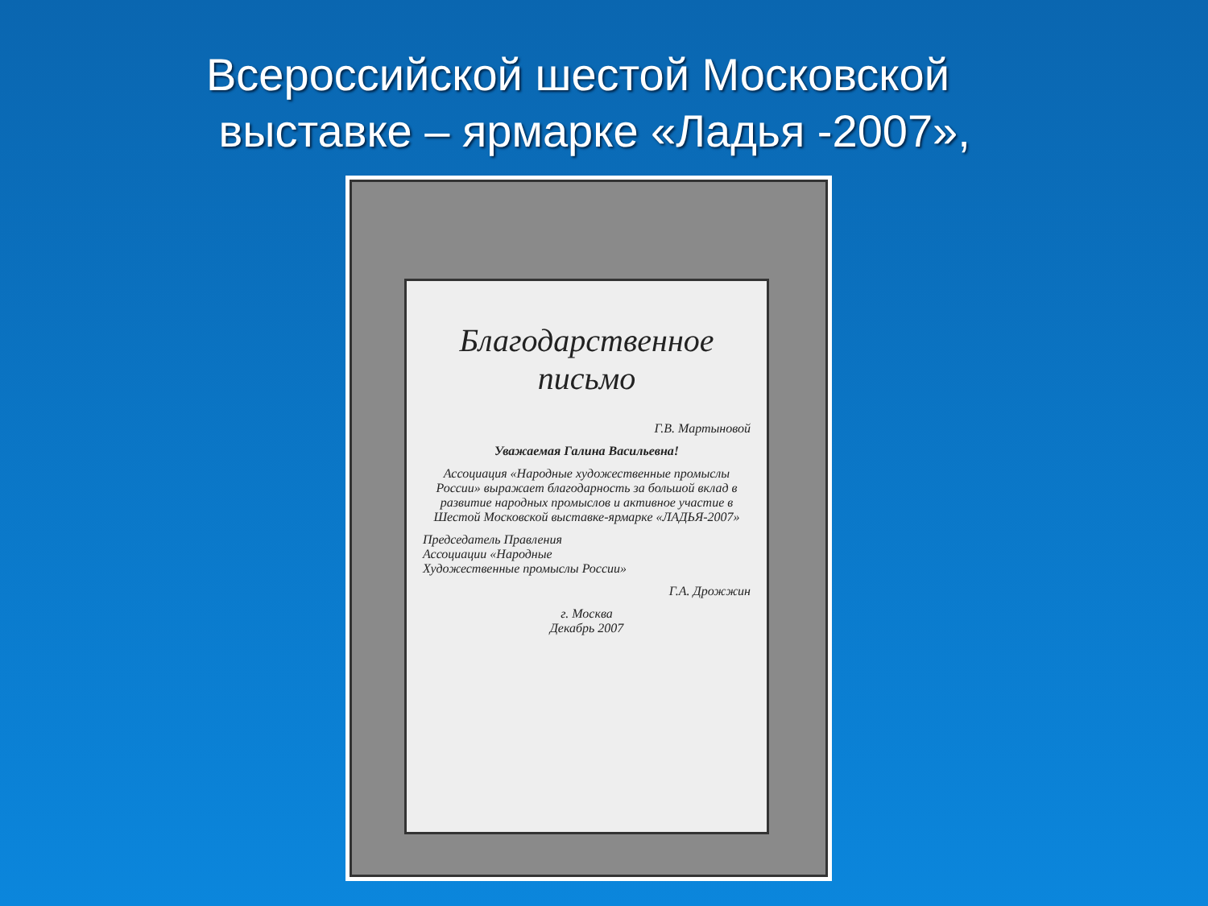Всероссийской шестой Московской
выставке – ярмарке «Ладья -2007»,
Благодарственное письмо
Г.В. Мартыновой
Уважаемая Галина Васильевна!
Ассоциация «Народные художественные промыслы России» выражает благодарность за большой вклад в развитие народных промыслов и активное участие в Шестой Московской выставке-ярмарке «ЛАДЬЯ-2007»
Председатель Правления
Ассоциации «Народные
Художественные промыслы России»
Г.А. Дрожжин
г. Москва
Декабрь 2007